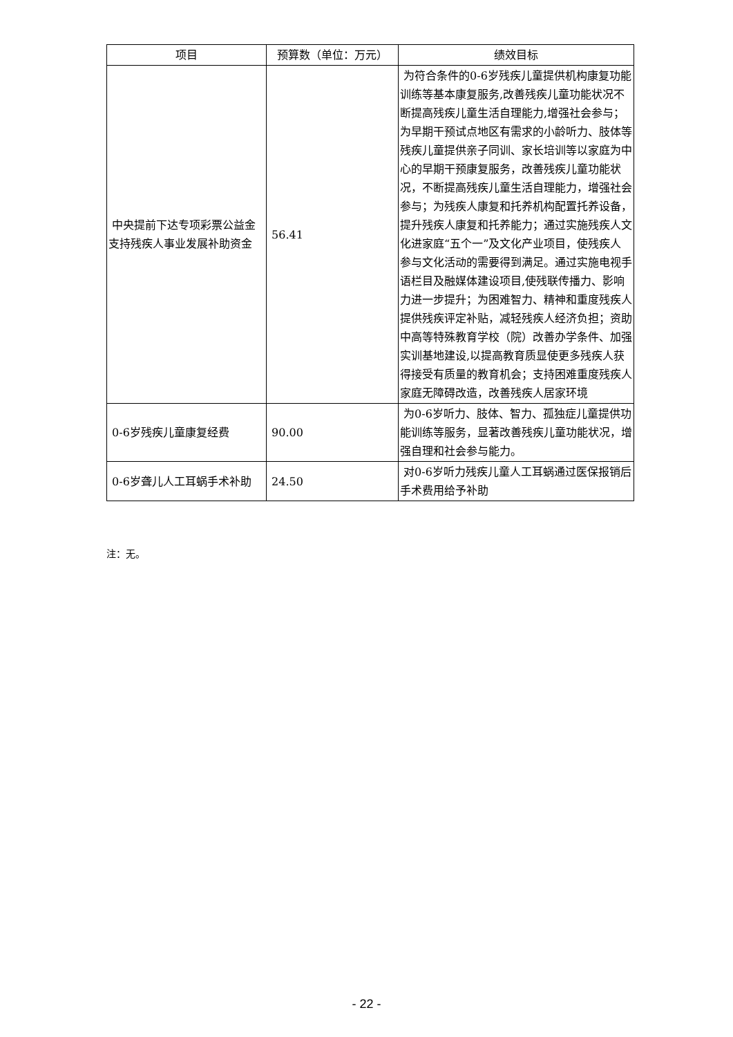| 项目 | 预算数（单位：万元） | 绩效目标 |
| --- | --- | --- |
| 中央提前下达专项彩票公益金支持残疾人事业发展补助资金 | 56.41 | 为符合条件的0-6岁残疾儿童提供机构康复功能训练等基本康复服务,改善残疾儿童功能状况不断提高残疾儿童生活自理能力,增强社会参与；为早期干预试点地区有需求的小龄听力、肢体等残疾儿童提供亲子同训、家长培训等以家庭为中心的早期干预康复服务，改善残疾儿童功能状况，不断提高残疾儿童生活自理能力，增强社会参与；为残疾人康复和托养机构配置托养设备，提升残疾人康复和托养能力；通过实施残疾人文化进家庭“五个一”及文化产业项目，使残疾人参与文化活动的需要得到满足。通过实施电视手语栏目及融媒体建设项目,使残联传播力、影响力进一步提升；为困难智力、精神和重度残疾人提供残疾评定补贴，减轻残疾人经济负担；资助中高等特殊教育学校（院）改善办学条件、加强实训基地建设,以提高教育质显使更多残疾人获得接受有质量的教育机会；支持困难重度残疾人家庭无障碍改造，改善残疾人居家环境 |
| 0-6岁残疾儿童康复经费 | 90.00 | 为0-6岁听力、肢体、智力、孤独症儿童提供功能训练等服务，显著改善残疾儿童功能状况，增强自理和社会参与能力。 |
| 0-6岁聋儿人工耳蜗手术补助 | 24.50 | 对0-6岁听力残疾儿童人工耳蜗通过医保报销后手术费用给予补助 |
注：无。
- 22 -